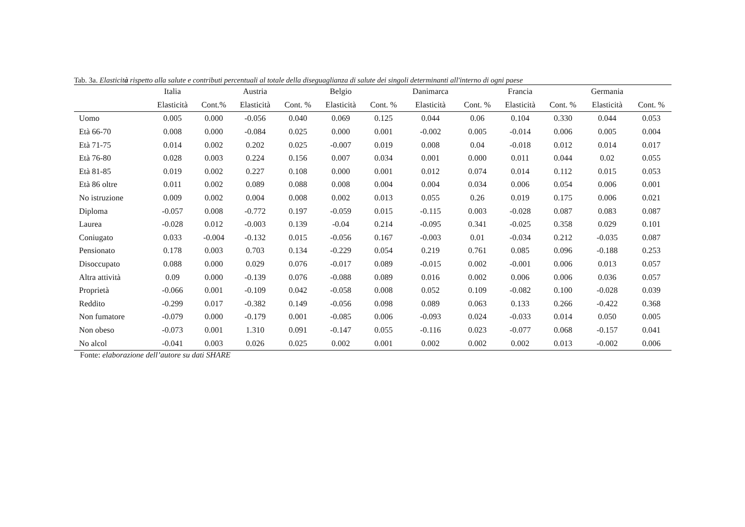Tab. 3a. Elasticità rispetto alla salute e contributi percentuali al totale della diseguaglianza di salute dei singoli determinanti all'interno di ogni paese
| | Italia | | Austria | | Belgio | | Danimarca | | Francia | | Germania | |
| --- | --- | --- | --- | --- | --- | --- | --- | --- | --- | --- | --- | --- |
| | Elasticità | Cont.% | Elasticità | Cont. % | Elasticità | Cont. % | Elasticità | Cont. % | Elasticità | Cont. % | Elasticità | Cont. % |
| Uomo | 0.005 | 0.000 | -0.056 | 0.040 | 0.069 | 0.125 | 0.044 | 0.06 | 0.104 | 0.330 | 0.044 | 0.053 |
| Età 66-70 | 0.008 | 0.000 | -0.084 | 0.025 | 0.000 | 0.001 | -0.002 | 0.005 | -0.014 | 0.006 | 0.005 | 0.004 |
| Età 71-75 | 0.014 | 0.002 | 0.202 | 0.025 | -0.007 | 0.019 | 0.008 | 0.04 | -0.018 | 0.012 | 0.014 | 0.017 |
| Età 76-80 | 0.028 | 0.003 | 0.224 | 0.156 | 0.007 | 0.034 | 0.001 | 0.000 | 0.011 | 0.044 | 0.02 | 0.055 |
| Età 81-85 | 0.019 | 0.002 | 0.227 | 0.108 | 0.000 | 0.001 | 0.012 | 0.074 | 0.014 | 0.112 | 0.015 | 0.053 |
| Età 86 oltre | 0.011 | 0.002 | 0.089 | 0.088 | 0.008 | 0.004 | 0.004 | 0.034 | 0.006 | 0.054 | 0.006 | 0.001 |
| No istruzione | 0.009 | 0.002 | 0.004 | 0.008 | 0.002 | 0.013 | 0.055 | 0.26 | 0.019 | 0.175 | 0.006 | 0.021 |
| Diploma | -0.057 | 0.008 | -0.772 | 0.197 | -0.059 | 0.015 | -0.115 | 0.003 | -0.028 | 0.087 | 0.083 | 0.087 |
| Laurea | -0.028 | 0.012 | -0.003 | 0.139 | -0.04 | 0.214 | -0.095 | 0.341 | -0.025 | 0.358 | 0.029 | 0.101 |
| Coniugato | 0.033 | -0.004 | -0.132 | 0.015 | -0.056 | 0.167 | -0.003 | 0.01 | -0.034 | 0.212 | -0.035 | 0.087 |
| Pensionato | 0.178 | 0.003 | 0.703 | 0.134 | -0.229 | 0.054 | 0.219 | 0.761 | 0.085 | 0.096 | -0.188 | 0.253 |
| Disoccupato | 0.088 | 0.000 | 0.029 | 0.076 | -0.017 | 0.089 | -0.015 | 0.002 | -0.001 | 0.006 | 0.013 | 0.057 |
| Altra attività | 0.09 | 0.000 | -0.139 | 0.076 | -0.088 | 0.089 | 0.016 | 0.002 | 0.006 | 0.006 | 0.036 | 0.057 |
| Proprietà | -0.066 | 0.001 | -0.109 | 0.042 | -0.058 | 0.008 | 0.052 | 0.109 | -0.082 | 0.100 | -0.028 | 0.039 |
| Reddito | -0.299 | 0.017 | -0.382 | 0.149 | -0.056 | 0.098 | 0.089 | 0.063 | 0.133 | 0.266 | -0.422 | 0.368 |
| Non fumatore | -0.079 | 0.000 | -0.179 | 0.001 | -0.085 | 0.006 | -0.093 | 0.024 | -0.033 | 0.014 | 0.050 | 0.005 |
| Non obeso | -0.073 | 0.001 | 1.310 | 0.091 | -0.147 | 0.055 | -0.116 | 0.023 | -0.077 | 0.068 | -0.157 | 0.041 |
| No alcol | -0.041 | 0.003 | 0.026 | 0.025 | 0.002 | 0.001 | 0.002 | 0.002 | 0.002 | 0.013 | -0.002 | 0.006 |
Fonte: elaborazione dell’autore su dati SHARE